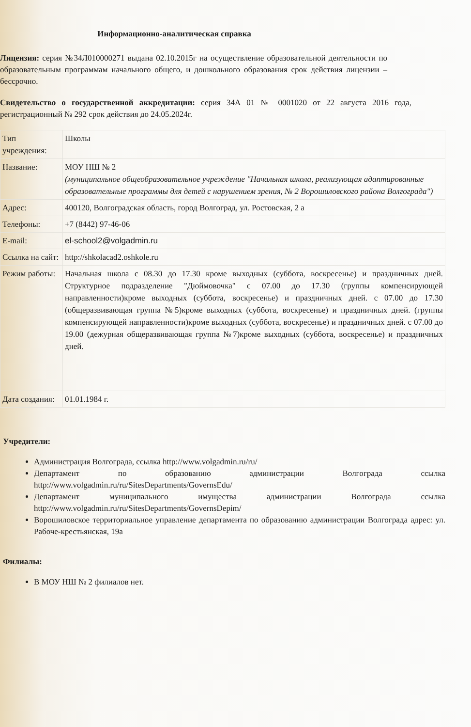Информационно-аналитическая справка
Лицензия: серия №34Л010000271 выдана 02.10.2015г на осуществление образовательной деятельности по образовательным программам начального общего, и дошкольного образования срок действия лицензии – бессрочно.
Свидетельство о государственной аккредитации: серия 34А 01 № 0001020 от 22 августа 2016 года, регистрационный № 292 срок действия до 24.05.2024г.
| Тип учреждения: | Школы |
| Название: | МОУ НШ № 2 (муниципальное общеобразовательное учреждение "Начальная школа, реализующая адаптированные образовательные программы для детей с нарушением зрения, № 2 Ворошиловского района Волгограда") |
| Адрес: | 400120, Волгоградская область, город Волгоград, ул. Ростовская, 2 а |
| Телефоны: | +7 (8442) 97-46-06 |
| E-mail: | el-school2@volgadmin.ru |
| Ссылка на сайт: | http://shkolacad2.oshkole.ru |
| Режим работы: | Начальная школа с 08.30 до 17.30 кроме выходных (суббота, воскресенье) и праздничных дней. Структурное подразделение "Дюймовочка" с 07.00 до 17.30 (группы компенсирующей направленности)кроме выходных (суббота, воскресенье) и праздничных дней. с 07.00 до 17.30 (общеразвивающая группа №5)кроме выходных (суббота, воскресенье) и праздничных дней. (группы компенсирующей направленности)кроме выходных (суббота, воскресенье) и праздничных дней. с 07.00 до 19.00 (дежурная общеразвивающая группа №7)кроме выходных (суббота, воскресенье) и праздничных дней. |
| Дата создания: | 01.01.1984 г. |
Учредители:
Администрация Волгограда, ссылка http://www.volgadmin.ru/ru/
Департамент по образованию администрации Волгограда ссылка http://www.volgadmin.ru/ru/SitesDepartments/GovernsEdu/
Департамент муниципального имущества администрации Волгограда ссылка http://www.volgadmin.ru/ru/SitesDepartments/GovernsDepim/
Ворошиловское территориальное управление департамента по образованию администрации Волгограда адрес: ул. Рабоче-крестьянская, 19а
Филиалы:
В МОУ НШ № 2 филиалов нет.